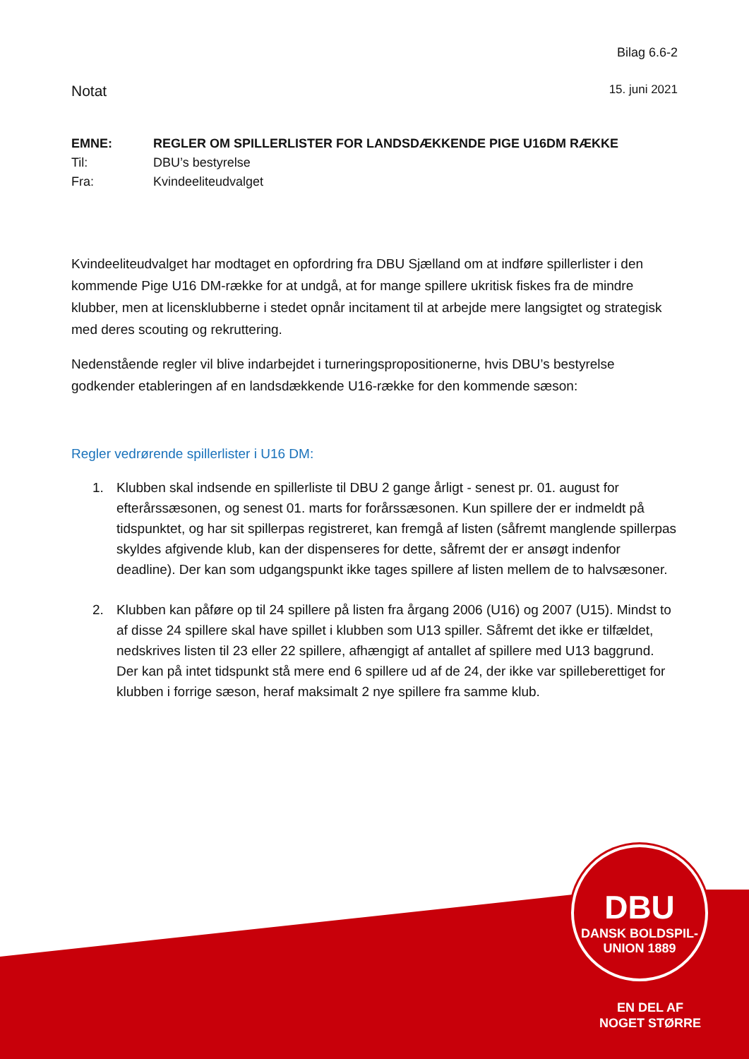Bilag 6.6-2
Notat 15. juni 2021
EMNE: REGLER OM SPILLERLISTER FOR LANDSDÆKKENDE PIGE U16DM RÆKKE
Til: DBU’s bestyrelse
Fra: Kvindeeliteudvalget
Kvindeeliteudvalget har modtaget en opfordring fra DBU Sjælland om at indføre spillerlister i den kommende Pige U16 DM-række for at undgå, at for mange spillere ukritisk fiskes fra de mindre klubber, men at licensklubberne i stedet opnår incitament til at arbejde mere langsigtet og strategisk med deres scouting og rekruttering.
Nedenstående regler vil blive indarbejdet i turneringspropositionerne, hvis DBU’s bestyrelse godkender etableringen af en landsdækkende U16-række for den kommende sæson:
Regler vedrørende spillerlister i U16 DM:
1. Klubben skal indsende en spillerliste til DBU 2 gange årligt - senest pr. 01. august for efterårssæsonen, og senest 01. marts for forårssæsonen. Kun spillere der er indmeldt på tidspunktet, og har sit spillerpas registreret, kan fremgå af listen (såfremt manglende spillerpas skyldes afgivende klub, kan der dispenseres for dette, såfremt der er ansøgt indenfor deadline). Der kan som udgangspunkt ikke tages spillere af listen mellem de to halvsæsoner.
2. Klubben kan påføre op til 24 spillere på listen fra årgang 2006 (U16) og 2007 (U15). Mindst to af disse 24 spillere skal have spillet i klubben som U13 spiller. Såfremt det ikke er tilfældet, nedskrives listen til 23 eller 22 spillere, afhængigt af antallet af spillere med U13 baggrund.
Der kan på intet tidspunkt stå mere end 6 spillere ud af de 24, der ikke var spilleberettiget for klubben i forrige sæson, heraf maksimalt 2 nye spillere fra samme klub.
DBU
DANSK BOLDSPIL-UNION 1889
EN DEL AF
NOGET STØRRE